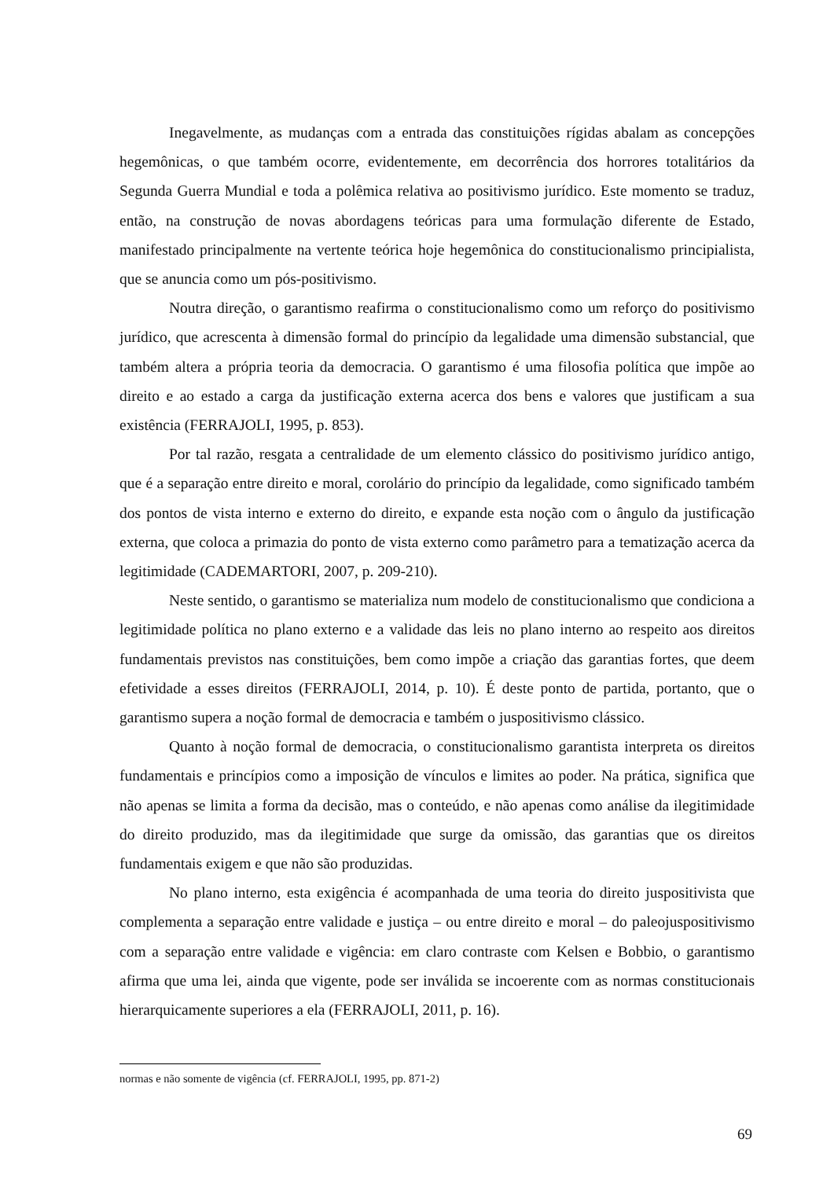Inegavelmente, as mudanças com a entrada das constituições rígidas abalam as concepções hegemônicas, o que também ocorre, evidentemente, em decorrência dos horrores totalitários da Segunda Guerra Mundial e toda a polêmica relativa ao positivismo jurídico. Este momento se traduz, então, na construção de novas abordagens teóricas para uma formulação diferente de Estado, manifestado principalmente na vertente teórica hoje hegemônica do constitucionalismo principialista, que se anuncia como um pós-positivismo.
Noutra direção, o garantismo reafirma o constitucionalismo como um reforço do positivismo jurídico, que acrescenta à dimensão formal do princípio da legalidade uma dimensão substancial, que também altera a própria teoria da democracia. O garantismo é uma filosofia política que impõe ao direito e ao estado a carga da justificação externa acerca dos bens e valores que justificam a sua existência (FERRAJOLI, 1995, p. 853).
Por tal razão, resgata a centralidade de um elemento clássico do positivismo jurídico antigo, que é a separação entre direito e moral, corolário do princípio da legalidade, como significado também dos pontos de vista interno e externo do direito, e expande esta noção com o ângulo da justificação externa, que coloca a primazia do ponto de vista externo como parâmetro para a tematização acerca da legitimidade (CADEMARTORI, 2007, p. 209-210).
Neste sentido, o garantismo se materializa num modelo de constitucionalismo que condiciona a legitimidade política no plano externo e a validade das leis no plano interno ao respeito aos direitos fundamentais previstos nas constituições, bem como impõe a criação das garantias fortes, que deem efetividade a esses direitos (FERRAJOLI, 2014, p. 10). É deste ponto de partida, portanto, que o garantismo supera a noção formal de democracia e também o juspositivismo clássico.
Quanto à noção formal de democracia, o constitucionalismo garantista interpreta os direitos fundamentais e princípios como a imposição de vínculos e limites ao poder. Na prática, significa que não apenas se limita a forma da decisão, mas o conteúdo, e não apenas como análise da ilegitimidade do direito produzido, mas da ilegitimidade que surge da omissão, das garantias que os direitos fundamentais exigem e que não são produzidas.
No plano interno, esta exigência é acompanhada de uma teoria do direito juspositivista que complementa a separação entre validade e justiça – ou entre direito e moral – do paleojuspositivismo com a separação entre validade e vigência: em claro contraste com Kelsen e Bobbio, o garantismo afirma que uma lei, ainda que vigente, pode ser inválida se incoerente com as normas constitucionais hierarquicamente superiores a ela (FERRAJOLI, 2011, p. 16).
normas e não somente de vigência (cf. FERRAJOLI, 1995, pp. 871-2)
69